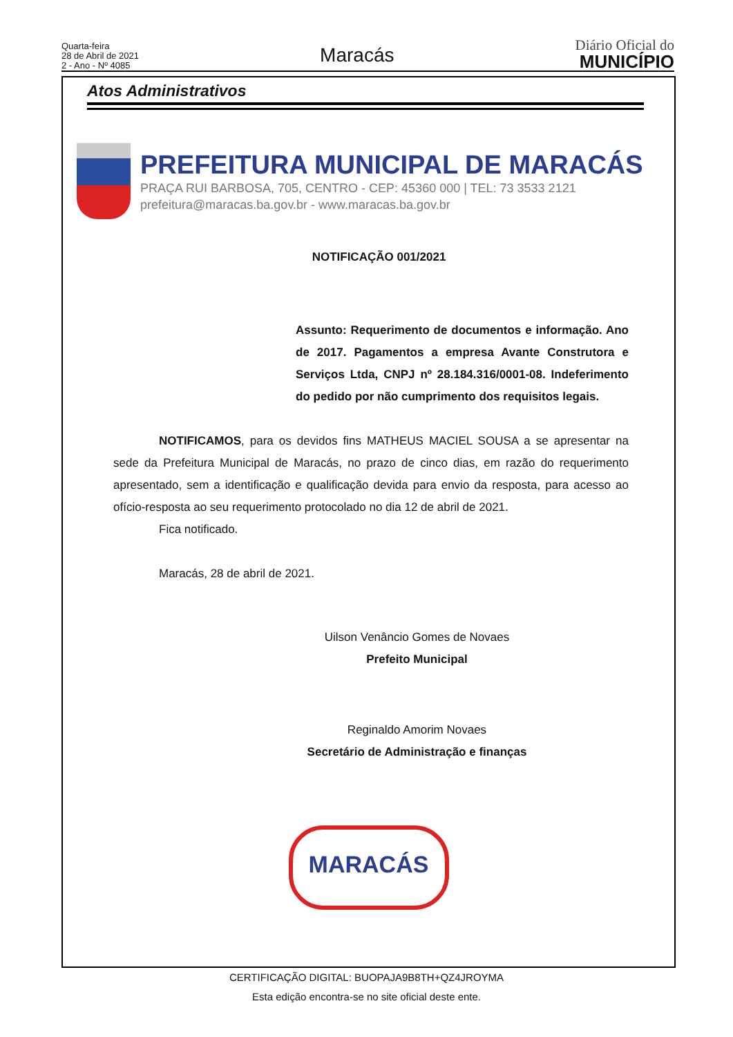Quarta-feira
28 de Abril de 2021
2 - Ano - Nº 4085
Maracás
Diário Oficial do
MUNICÍPIO
Atos Administrativos
PREFEITURA MUNICIPAL DE MARACÁS
PRAÇA RUI BARBOSA, 705, CENTRO - CEP: 45360 000 | TEL: 73 3533 2121
prefeitura@maracas.ba.gov.br - www.maracas.ba.gov.br
NOTIFICAÇÃO 001/2021
Assunto: Requerimento de documentos e informação. Ano de 2017. Pagamentos a empresa Avante Construtora e Serviços Ltda, CNPJ nº 28.184.316/0001-08. Indeferimento do pedido por não cumprimento dos requisitos legais.
NOTIFICAMOS, para os devidos fins MATHEUS MACIEL SOUSA a se apresentar na sede da Prefeitura Municipal de Maracás, no prazo de cinco dias, em razão do requerimento apresentado, sem a identificação e qualificação devida para envio da resposta, para acesso ao ofício-resposta ao seu requerimento protocolado no dia 12 de abril de 2021.
Fica notificado.
Maracás, 28 de abril de 2021.
Uilson Venâncio Gomes de Novaes
Prefeito Municipal
Reginaldo Amorim Novaes
Secretário de Administração e finanças
MARACÁS
CERTIFICAÇÃO DIGITAL: BUOPAJA9B8TH+QZ4JROYMA
Esta edição encontra-se no site oficial deste ente.